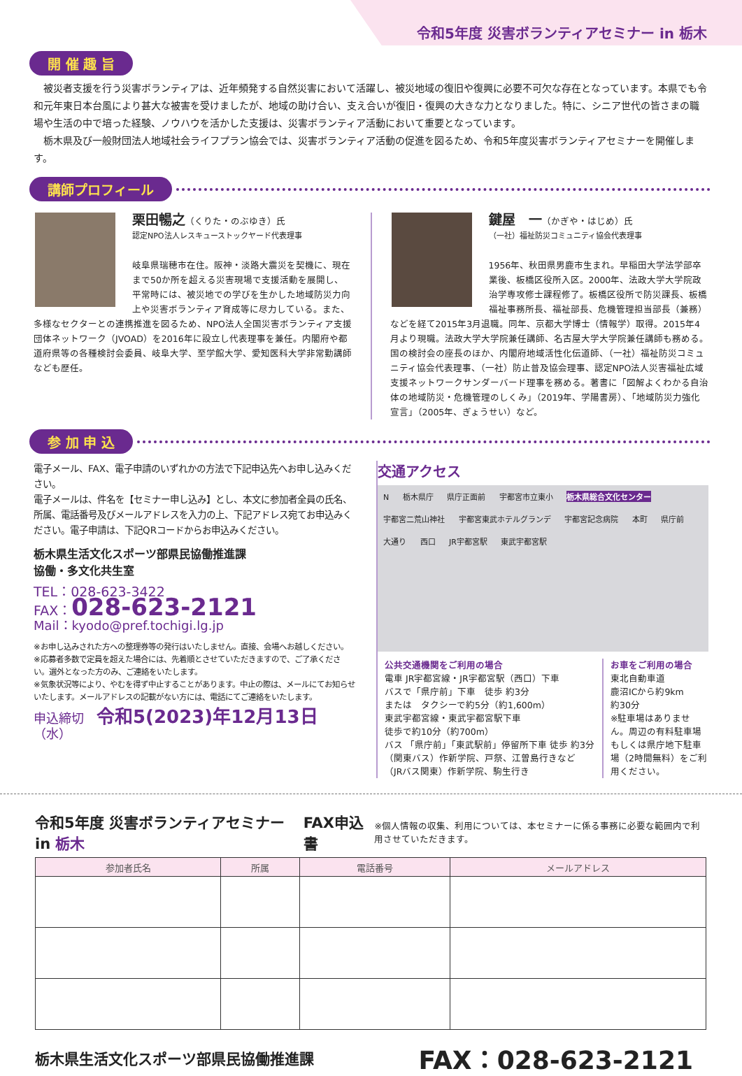令和5年度 災害ボランティアセミナー in 栃木
開 催 趣 旨
　被災者支援を行う災害ボランティアは、近年頻発する自然災害において活躍し、被災地域の復旧や復興に必要不可欠な存在となっています。本県でも令和元年東日本台風により甚大な被害を受けましたが、地域の助け合い、支え合いが復旧・復興の大きな力となりました。特に、シニア世代の皆さまの職場や生活の中で培った経験、ノウハウを活かした支援は、災害ボランティア活動において重要となっています。
　栃木県及び一般財団法人地域社会ライフプラン協会では、災害ボランティア活動の促進を図るため、令和5年度災害ボランティアセミナーを開催します。
講師プロフィール
栗田暢之（くりた・のぶゆき）氏
認定NPO法人レスキューストックヤード代表理事
岐阜県瑞穂市在住。阪神・淡路大震災を契機に、現在まで50か所を超える災害現場で支援活動を展開し、平常時には、被災地での学びを生かした地域防災力向上や災害ボランティア育成等に尽力している。また、多様なセクターとの連携推進を図るため、NPO法人全国災害ボランティア支援団体ネットワーク（JVOAD）を2016年に設立し代表理事を兼任。内閣府や都道府県等の各種検討会委員、岐阜大学、至学館大学、愛知医科大学非常勤講師なども歴任。
鍵屋　一（かぎや・はじめ）氏
（一社）福祉防災コミュニティ協会代表理事
1956年、秋田県男鹿市生まれ。早稲田大学法学部卒業後、板橋区役所入区。2000年、法政大学大学院政治学専攻修士課程修了。板橋区役所で防災課長、板橋福祉事務所長、福祉部長、危機管理担当部長（兼務）などを経て2015年3月退職。同年、京都大学博士（情報学）取得。2015年4月より現職。法政大学大学院兼任講師、名古屋大学大学院兼任講師も務める。国の検討会の座長のほか、内閣府地域活性化伝道師、（一社）福祉防災コミュニティ協会代表理事、（一社）防止普及協会理事、認定NPO法人災害福祉広域支援ネットワークサンダーバード理事を務める。著書に「図解よくわかる自治体の地域防災・危機管理のしくみ」（2019年、学陽書房）、「地域防災力強化宣言」（2005年、ぎょうせい）など。
参 加 申 込
電子メール、FAX、電子申請のいずれかの方法で下記申込先へお申し込みください。
電子メールは、件名を【セミナー申し込み】とし、本文に参加者全員の氏名、所属、電話番号及びメールアドレスを入力の上、下記アドレス宛てお申込みください。電子申請は、下記QRコードからお申込みください。
栃木県生活文化スポーツ部県民協働推進課
協働・多文化共生室
TEL：028-623-3422
FAX：028-623-2121
Mail：kyodo@pref.tochigi.lg.jp
※お申し込みされた方への整理券等の発行はいたしません。直接、会場へお越しください。
※応募者多数で定員を超えた場合には、先着順とさせていただきますので、ご了承ください。選外となった方のみ、ご連絡をいたします。
※気象状況等により、やむを得ず中止することがあります。中止の際は、メールにてお知らせいたします。メールアドレスの記載がない方には、電話にてご連絡をいたします。
申込締切　令和5(2023)年12月13日（水）
交通アクセス
N 栃木県庁 県庁正面前 宇都宮市立東小 栃木県総合文化センター 宇都宮二荒山神社 宇都宮東武ホテルグランデ 宇都宮記念病院 本町 県庁前 大通り 西口 JR宇都宮駅 東武宇都宮駅
公共交通機関をご利用の場合
電車 JR宇都宮線・JR宇都宮駅（西口）下車
バスで「県庁前」下車　徒歩 約3分
または　タクシーで約5分（約1,600m）
東武宇都宮線・東武宇都宮駅下車
徒歩で約10分（約700m）
バス 「県庁前」「東武駅前」停留所下車 徒歩 約3分
（関東バス）作新学院、戸祭、江曽島行きなど
（JRバス関東）作新学院、駒生行き
お車をご利用の場合
東北自動車道
鹿沼ICから約9km
約30分
※駐車場はありません。周辺の有料駐車場もしくは県庁地下駐車場（2時間無料）をご利用ください。
令和5年度 災害ボランティアセミナー in 栃木 FAX申込書 ※個人情報の収集、利用については、本セミナーに係る事務に必要な範囲内で利用させていただきます。
| 参加者氏名 | 所属 | 電話番号 | メールアドレス |
| --- | --- | --- | --- |
栃木県生活文化スポーツ部県民協働推進課 FAX：028-623-2121